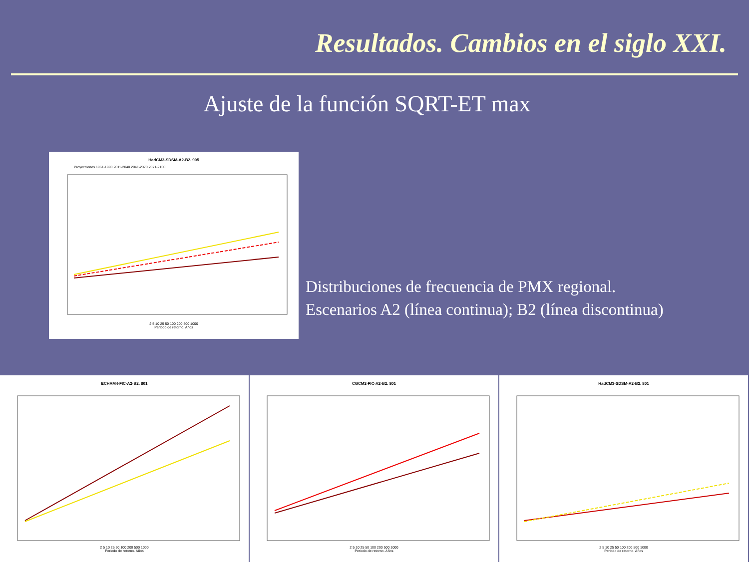Resultados. Cambios en el siglo XXI.
Ajuste de la función SQRT-ET max
HadCM3-SDSM-A2-B2. 905
Proyecciones 1961-1990 2011-2040 2041-2070 2071-2100
2 5 10 25 50 100 200 500 1000
Periodo de retorno. Años
Distribuciones de frecuencia de PMX regional.
Escenarios A2 (línea continua); B2 (línea discontinua)
ECHAM4-FIC-A2-B2. 801
2 5 10 25 50 100 200 500 1000
Periodo de retorno. Años
CGCM2-FIC-A2-B2. 801
2 5 10 25 50 100 200 500 1000
Periodo de retorno. Años
HadCM3-SDSM-A2-B2. 801
2 5 10 25 50 100 200 500 1000
Periodo de retorno. Años